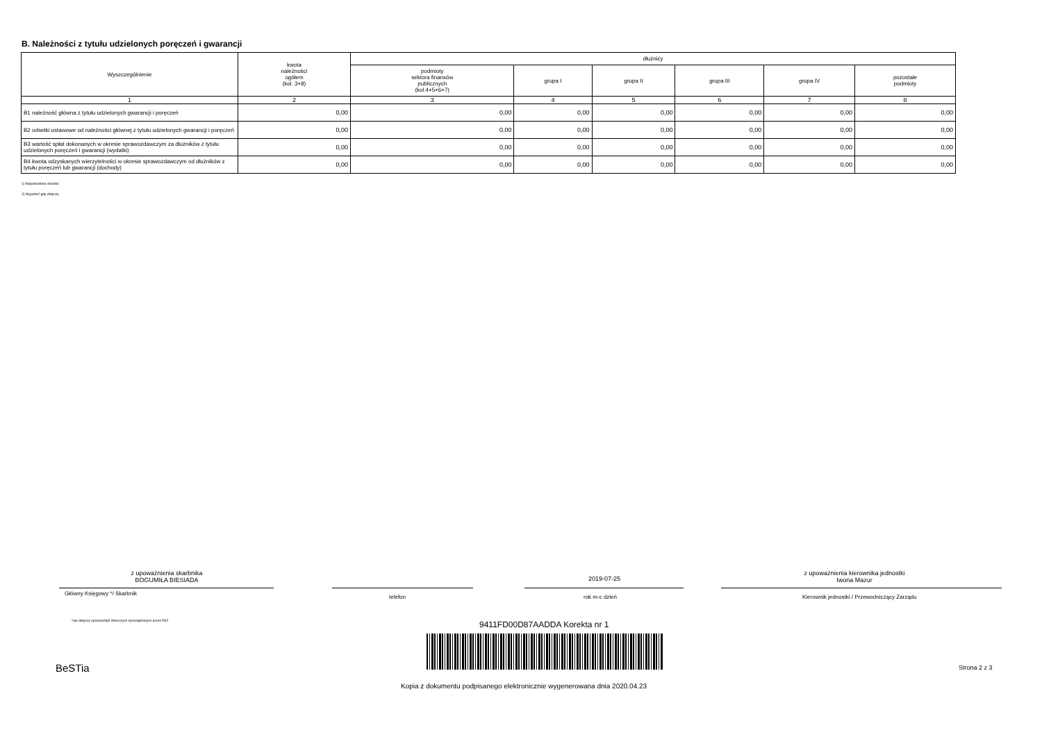B. Należności z tytułu udzielonych poręczeń i gwarancji
| Wyszczególnienie | kwota należności ogółem (kol. 3+8) | dłużnicy | | | | | |
| --- | --- | --- | --- | --- | --- | --- | --- |
| | | podmioty sektora finansów publicznych (kol.4+5+6+7) | grupa I | grupa II | grupa III | grupa IV | pozostałe podmioty |
| 1 | 2 | 3 | 4 | 5 | 6 | 7 | 8 |
| B1 należność główna z tytułu udzielonych gwarancji i poręczeń | 0,00 | 0,00 | 0,00 | 0,00 | 0,00 | 0,00 | 0,00 |
| B2 odsetki ustawowe od należności głównej z tytułu udzielonych gwarancji i poręczeń | 0,00 | 0,00 | 0,00 | 0,00 | 0,00 | 0,00 | 0,00 |
| B3 wartość spłat dokonanych w okresie sprawozdawczym za dłużników z tytułu udzielonych poręczeń i gwarancji (wydatki) | 0,00 | 0,00 | 0,00 | 0,00 | 0,00 | 0,00 | 0,00 |
| B4 kwota odzyskanych wierzytelności w okresie sprawozdawczym od dłużników z tytułu poręczeń lub gwarancji (dochody) | 0,00 | 0,00 | 0,00 | 0,00 | 0,00 | 0,00 | 0,00 |
1) Niepotrzebne skreślić
2) Wypełnić gdy dotyczy
z upoważnienia skarbnika
BOGUMIŁA BIESIADA
2019-07-25
z upoważnienia kierownika jednostki
Iwona Mazur
Główny Księgowy */ Skarbnik
telefon rok m-c dzień
Kierownik jednostki / Przewodniczący Zarządu
*nie dotyczy sprawozdań zbiorczych sporządzonych przez RIO
9411FD00D87AADDA Korekta nr 1
BeSTia Strona 2 z 3
Kopia z dokumentu podpisanego elektronicznie wygenerowana dnia 2020.04.23